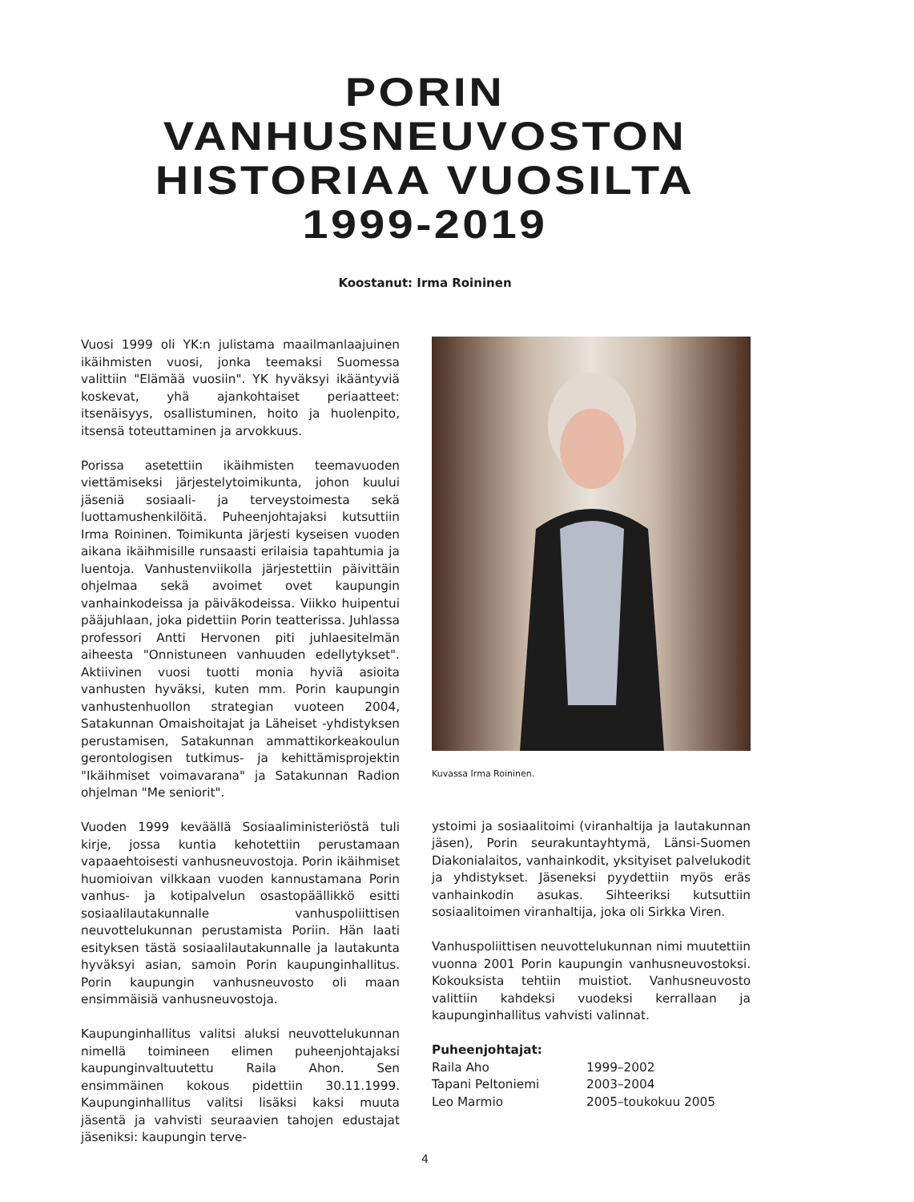PORIN
VANHUSNEUVOSTON
HISTORIAA VUOSILTA
1999-2019
Koostanut: Irma Roininen
Vuosi 1999 oli YK:n julistama maailmanlaajuinen ikäihmisten vuosi, jonka teemaksi Suomessa valittiin "Elämää vuosiin". YK hyväksyi ikääntyviä koskevat, yhä ajankohtaiset periaatteet: itsenäisyys, osallistuminen, hoito ja huolenpito, itsensä toteuttaminen ja arvokkuus.
Porissa asetettiin ikäihmisten teemavuoden viettämiseksi järjestelytoimikunta, johon kuului jäseniä sosiaali- ja terveystoimesta sekä luottamushenkilöitä. Puheenjohtajaksi kutsuttiin Irma Roininen. Toimikunta järjesti kyseisen vuoden aikana ikäihmisille runsaasti erilaisia tapahtumia ja luentoja. Vanhustenviikolla järjestettiin päivittäin ohjelmaa sekä avoimet ovet kaupungin vanhainkodeissa ja päiväkodeissa. Viikko huipentui pääjuhlaan, joka pidettiin Porin teatterissa. Juhlassa professori Antti Hervonen piti juhlaesitelmän aiheesta "Onnistuneen vanhuuden edellytykset". Aktiivinen vuosi tuotti monia hyviä asioita vanhusten hyväksi, kuten mm. Porin kaupungin vanhustenhuollon strategian vuoteen 2004, Satakunnan Omaishoitajat ja Läheiset -yhdistyksen perustamisen, Satakunnan ammattikorkeakoulun gerontologisen tutkimus- ja kehittämisprojektin "Ikäihmiset voimavarana" ja Satakunnan Radion ohjelman "Me seniorit".
Vuoden 1999 keväällä Sosiaaliministeriöstä tuli kirje, jossa kuntia kehotettiin perustamaan vapaaehtoisesti vanhusneuvostoja. Porin ikäihmiset huomioivan vilkkaan vuoden kannustamana Porin vanhus- ja kotipalvelun osastopäällikkö esitti sosiaalilautakunnalle vanhuspoliittisen neuvottelukunnan perustamista Poriin. Hän laati esityksen tästä sosiaalilautakunnalle ja lautakunta hyväksyi asian, samoin Porin kaupunginhallitus. Porin kaupungin vanhusneuvosto oli maan ensimmäisiä vanhusneuvostoja.
Kaupunginhallitus valitsi aluksi neuvottelukunnan nimellä toimineen elimen puheenjohtajaksi kaupunginvaltuutettu Raila Ahon. Sen ensimmäinen kokous pidettiin 30.11.1999. Kaupunginhallitus valitsi lisäksi kaksi muuta jäsentä ja vahvisti seuraavien tahojen edustajat jäseniksi: kaupungin terve-
Kuvassa Irma Roininen.
ystoimi ja sosiaalitoimi (viranhaltija ja lautakunnan jäsen), Porin seurakuntayhtymä, Länsi-Suomen Diakonialaitos, vanhainkodit, yksityiset palvelukodit ja yhdistykset. Jäseneksi pyydettiin myös eräs vanhainkodin asukas. Sihteeriksi kutsuttiin sosiaalitoimen viranhaltija, joka oli Sirkka Viren.
Vanhuspoliittisen neuvottelukunnan nimi muutettiin vuonna 2001 Porin kaupungin vanhusneuvostoksi. Kokouksista tehtiin muistiot. Vanhusneuvosto valittiin kahdeksi vuodeksi kerrallaan ja kaupunginhallitus vahvisti valinnat.
Puheenjohtajat:
| Raila Aho | 1999–2002 |
| Tapani Peltoniemi | 2003–2004 |
| Leo Marmio | 2005–toukokuu 2005 |
4